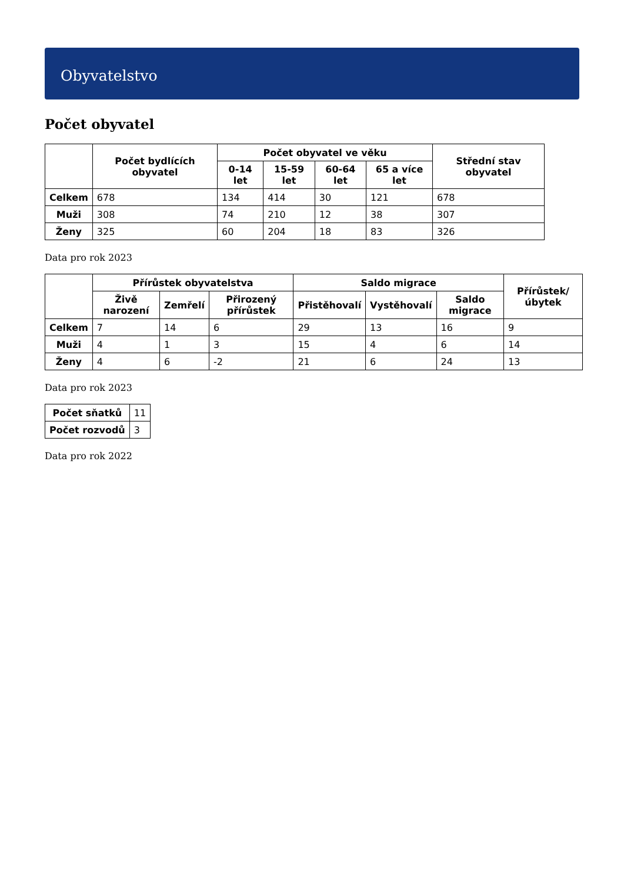Obyvatelstvo
Počet obyvatel
| | Počet bydlících obyvatel | Počet obyvatel ve věku | | | | Střední stav obyvatel |
| --- | --- | --- | --- | --- | --- | --- |
| | | 0-14 let | 15-59 let | 60-64 let | 65 a více let | |
| Celkem | 678 | 134 | 414 | 30 | 121 | 678 |
| Muži | 308 | 74 | 210 | 12 | 38 | 307 |
| Ženy | 325 | 60 | 204 | 18 | 83 | 326 |
Data pro rok 2023
| | Přírůstek obyvatelstva | | | Saldo migrace | | | Přírůstek/úbytek |
| --- | --- | --- | --- | --- | --- | --- | --- |
| | Živě narození | Zemřelí | Přirozený přírůstek | Přistěhovalí | Vystěhovalí | Saldo migrace | |
| Celkem | 7 | 14 | 6 | 29 | 13 | 16 | 9 |
| Muži | 4 | 1 | 3 | 15 | 4 | 6 | 14 |
| Ženy | 4 | 6 | -2 | 21 | 6 | 24 | 13 |
Data pro rok 2023
| Počet sňatků | 11 |
| Počet rozvodů | 3 |
Data pro rok 2022